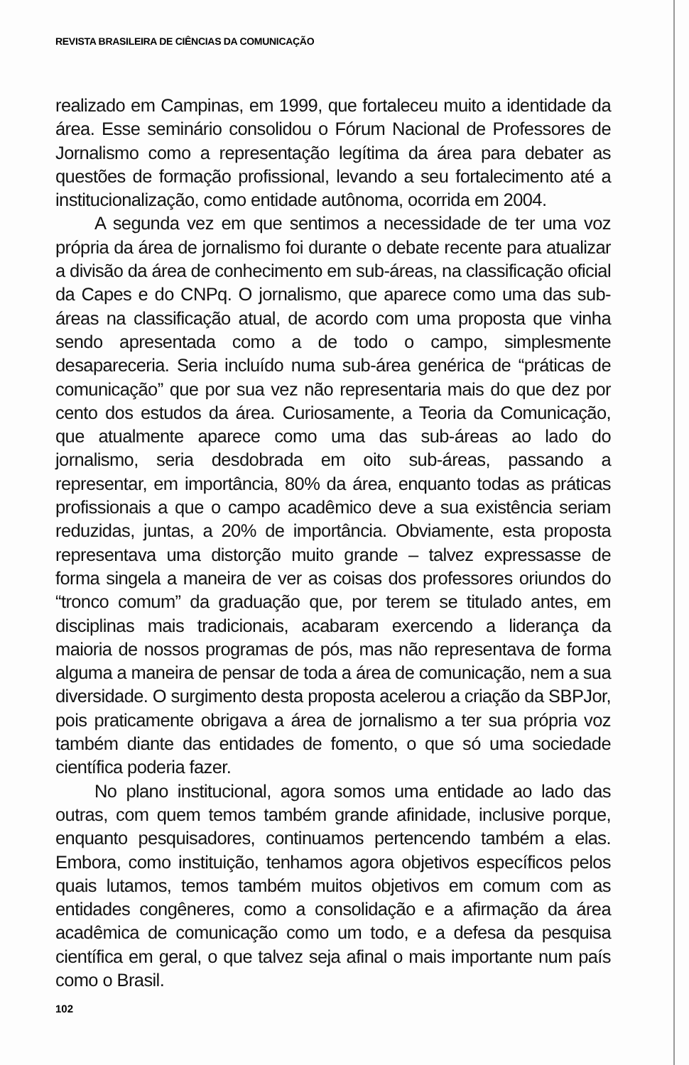REVISTA BRASILEIRA DE CIÊNCIAS DA COMUNICAÇÃO
realizado em Campinas, em 1999, que fortaleceu muito a identidade da área. Esse seminário consolidou o Fórum Nacional de Professores de Jornalismo como a representação legítima da área para debater as questões de formação profissional, levando a seu fortalecimento até a institucionalização, como entidade autônoma, ocorrida em 2004.
A segunda vez em que sentimos a necessidade de ter uma voz própria da área de jornalismo foi durante o debate recente para atualizar a divisão da área de conhecimento em sub-áreas, na classificação oficial da Capes e do CNPq. O jornalismo, que aparece como uma das sub-áreas na classificação atual, de acordo com uma proposta que vinha sendo apresentada como a de todo o campo, simplesmente desapareceria. Seria incluído numa sub-área genérica de “práticas de comunicação” que por sua vez não representaria mais do que dez por cento dos estudos da área. Curiosamente, a Teoria da Comunicação, que atualmente aparece como uma das sub-áreas ao lado do jornalismo, seria desdobrada em oito sub-áreas, passando a representar, em importância, 80% da área, enquanto todas as práticas profissionais a que o campo acadêmico deve a sua existência seriam reduzidas, juntas, a 20% de importância. Obviamente, esta proposta representava uma distorção muito grande – talvez expressasse de forma singela a maneira de ver as coisas dos professores oriundos do “tronco comum” da graduação que, por terem se titulado antes, em disciplinas mais tradicionais, acabaram exercendo a liderança da maioria de nossos programas de pós, mas não representava de forma alguma a maneira de pensar de toda a área de comunicação, nem a sua diversidade. O surgimento desta proposta acelerou a criação da SBPJor, pois praticamente obrigava a área de jornalismo a ter sua própria voz também diante das entidades de fomento, o que só uma sociedade científica poderia fazer.
No plano institucional, agora somos uma entidade ao lado das outras, com quem temos também grande afinidade, inclusive porque, enquanto pesquisadores, continuamos pertencendo também a elas. Embora, como instituição, tenhamos agora objetivos específicos pelos quais lutamos, temos também muitos objetivos em comum com as entidades congêneres, como a consolidação e a afirmação da área acadêmica de comunicação como um todo, e a defesa da pesquisa científica em geral, o que talvez seja afinal o mais importante num país como o Brasil.
102